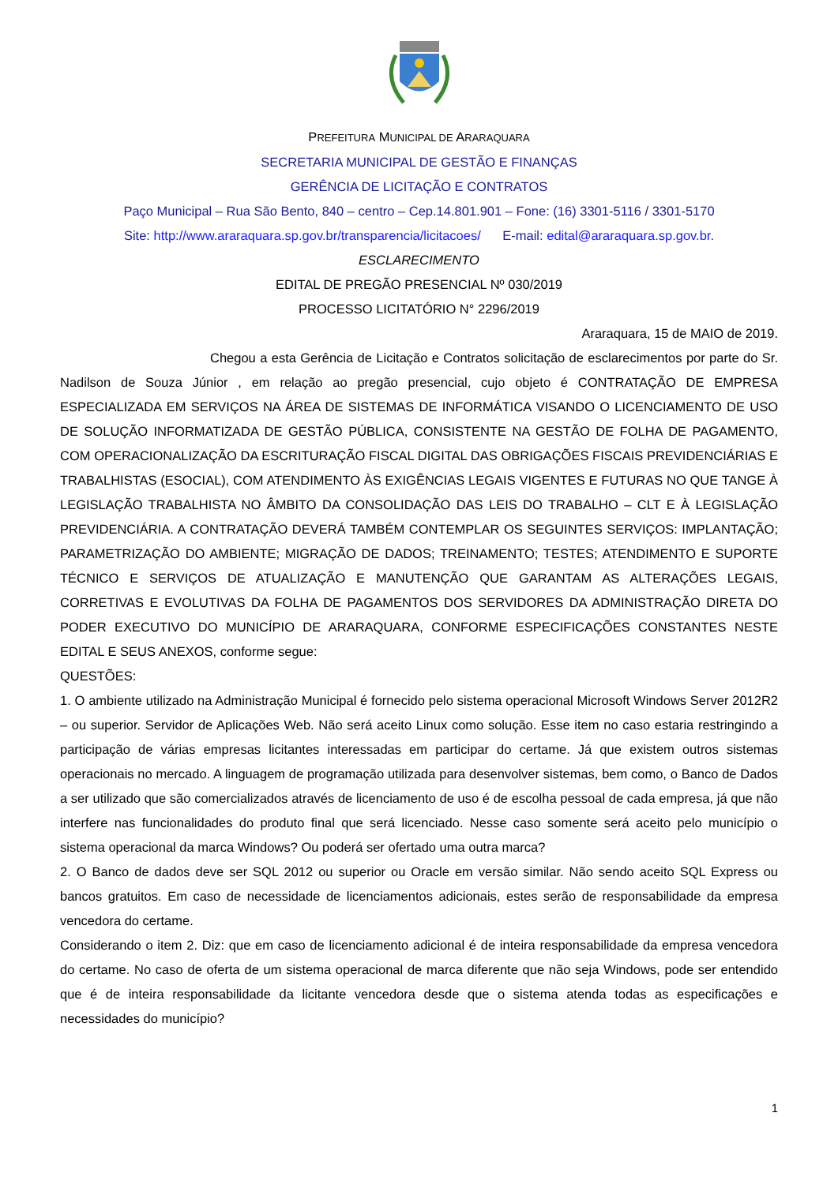PREFEITURA MUNICIPAL DE ARARAQUARA
SECRETARIA MUNICIPAL DE GESTÃO E FINANÇAS
GERÊNCIA DE LICITAÇÃO E CONTRATOS
Paço Municipal – Rua São Bento, 840 – centro – Cep.14.801.901 – Fone: (16) 3301-5116 / 3301-5170
Site: http://www.araraquara.sp.gov.br/transparencia/licitacoes/ E-mail: edital@araraquara.sp.gov.br.
ESCLARECIMENTO
EDITAL DE PREGÃO PRESENCIAL Nº 030/2019
PROCESSO LICITATÓRIO N° 2296/2019
Araraquara, 15 de MAIO de 2019.
Chegou a esta Gerência de Licitação e Contratos solicitação de esclarecimentos por parte do Sr. Nadilson de Souza Júnior , em relação ao pregão presencial, cujo objeto é CONTRATAÇÃO DE EMPRESA ESPECIALIZADA EM SERVIÇOS NA ÁREA DE SISTEMAS DE INFORMÁTICA VISANDO O LICENCIAMENTO DE USO DE SOLUÇÃO INFORMATIZADA DE GESTÃO PÚBLICA, CONSISTENTE NA GESTÃO DE FOLHA DE PAGAMENTO, COM OPERACIONALIZAÇÃO DA ESCRITURAÇÃO FISCAL DIGITAL DAS OBRIGAÇÕES FISCAIS PREVIDENCIÁRIAS E TRABALHISTAS (ESOCIAL), COM ATENDIMENTO ÀS EXIGÊNCIAS LEGAIS VIGENTES E FUTURAS NO QUE TANGE À LEGISLAÇÃO TRABALHISTA NO ÂMBITO DA CONSOLIDAÇÃO DAS LEIS DO TRABALHO – CLT E À LEGISLAÇÃO PREVIDENCIÁRIA. A CONTRATAÇÃO DEVERÁ TAMBÉM CONTEMPLAR OS SEGUINTES SERVIÇOS: IMPLANTAÇÃO; PARAMETRIZAÇÃO DO AMBIENTE; MIGRAÇÃO DE DADOS; TREINAMENTO; TESTES; ATENDIMENTO E SUPORTE TÉCNICO E SERVIÇOS DE ATUALIZAÇÃO E MANUTENÇÃO QUE GARANTAM AS ALTERAÇÕES LEGAIS, CORRETIVAS E EVOLUTIVAS DA FOLHA DE PAGAMENTOS DOS SERVIDORES DA ADMINISTRAÇÃO DIRETA DO PODER EXECUTIVO DO MUNICÍPIO DE ARARAQUARA, CONFORME ESPECIFICAÇÕES CONSTANTES NESTE EDITAL E SEUS ANEXOS, conforme segue:
QUESTÕES:
1. O ambiente utilizado na Administração Municipal é fornecido pelo sistema operacional Microsoft Windows Server 2012R2 – ou superior. Servidor de Aplicações Web. Não será aceito Linux como solução. Esse item no caso estaria restringindo a participação de várias empresas licitantes interessadas em participar do certame. Já que existem outros sistemas operacionais no mercado. A linguagem de programação utilizada para desenvolver sistemas, bem como, o Banco de Dados a ser utilizado que são comercializados através de licenciamento de uso é de escolha pessoal de cada empresa, já que não interfere nas funcionalidades do produto final que será licenciado. Nesse caso somente será aceito pelo município o sistema operacional da marca Windows? Ou poderá ser ofertado uma outra marca?
2. O Banco de dados deve ser SQL 2012 ou superior ou Oracle em versão similar. Não sendo aceito SQL Express ou bancos gratuitos. Em caso de necessidade de licenciamentos adicionais, estes serão de responsabilidade da empresa vencedora do certame.
Considerando o item 2. Diz: que em caso de licenciamento adicional é de inteira responsabilidade da empresa vencedora do certame. No caso de oferta de um sistema operacional de marca diferente que não seja Windows, pode ser entendido que é de inteira responsabilidade da licitante vencedora desde que o sistema atenda todas as especificações e necessidades do município?
1